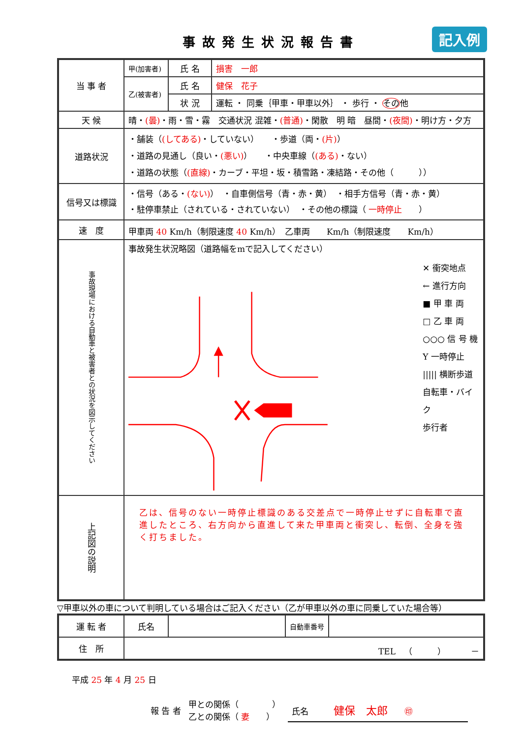事故発生状況報告書 記入例
| 当 事 者 | 甲(加害者) | 氏 名 | 損害 一郎 |
| | 乙(被害者) | 氏 名 | 健保 花子 |
| | | 状 況 | 運転 ・ 同乗｛甲車・甲車以外｝ ・ 歩行 ・ その 他 |
| 天 候 | 晴・ (曇) ・雨・雪・霧 交通状況 混雑・ (普通) ・閑散 明 暗 昼間・ (夜間) ・明け方・夕方 | | |
| 道路状況 | ・舗装（ (してある) ・していない） ・歩道（両・ (片) ） ・道路の見通し（良い・ (悪い) ） ・中央車線（ (ある) ・ない） ・道路の状態（ (直線) ・カーブ・平坦・坂・積雪路・凍結路・その他（ ）） | | |
| 信号又は標識 | ・信号（ある・ (ない) ） ・自車側信号（青・赤・黄） ・相手方信号（青・赤・黄） ・駐停車禁止（されている・されていない） ・その他の標識（ 一時停止 ） | | |
| 速 度 | 甲車両 40 Km/h（制限速度 40 Km/h） 乙車両 Km/h（制限速度 Km/h） | | |
| 事故現場における自動車と被害者との状況を図示してください | 事故発生状況略図（道路幅をmで記入してください） ✕ 衝突地点 ← 進行方向 ■ 甲 車 両 □ 乙 車 両 ○○○ 信 号 機 Y 一時停止 ///// 横断歩道 自転車・バイク 歩行者 | | |
| 上記図の説明 | 乙は、信号のない一時停止標識のある交差点で一時停止せずに自転車で直進したところ、右方向から直進して来た甲車両と衝突し、転倒、全身を強く打ちました。 | | |
▽甲車以外の車について判明している場合はご記入ください（乙が甲車以外の車に同乗していた場合等）
| 運 転 者 | 氏名 | | 自動車番号 | |
| 住 所 | TEL （ ） － | | | |
平成 25 年 4 月 25 日
報 告 者
甲との関係（　　　　）
乙との関係（ 妻　　）
氏名　　　健保　太郎　　㊞